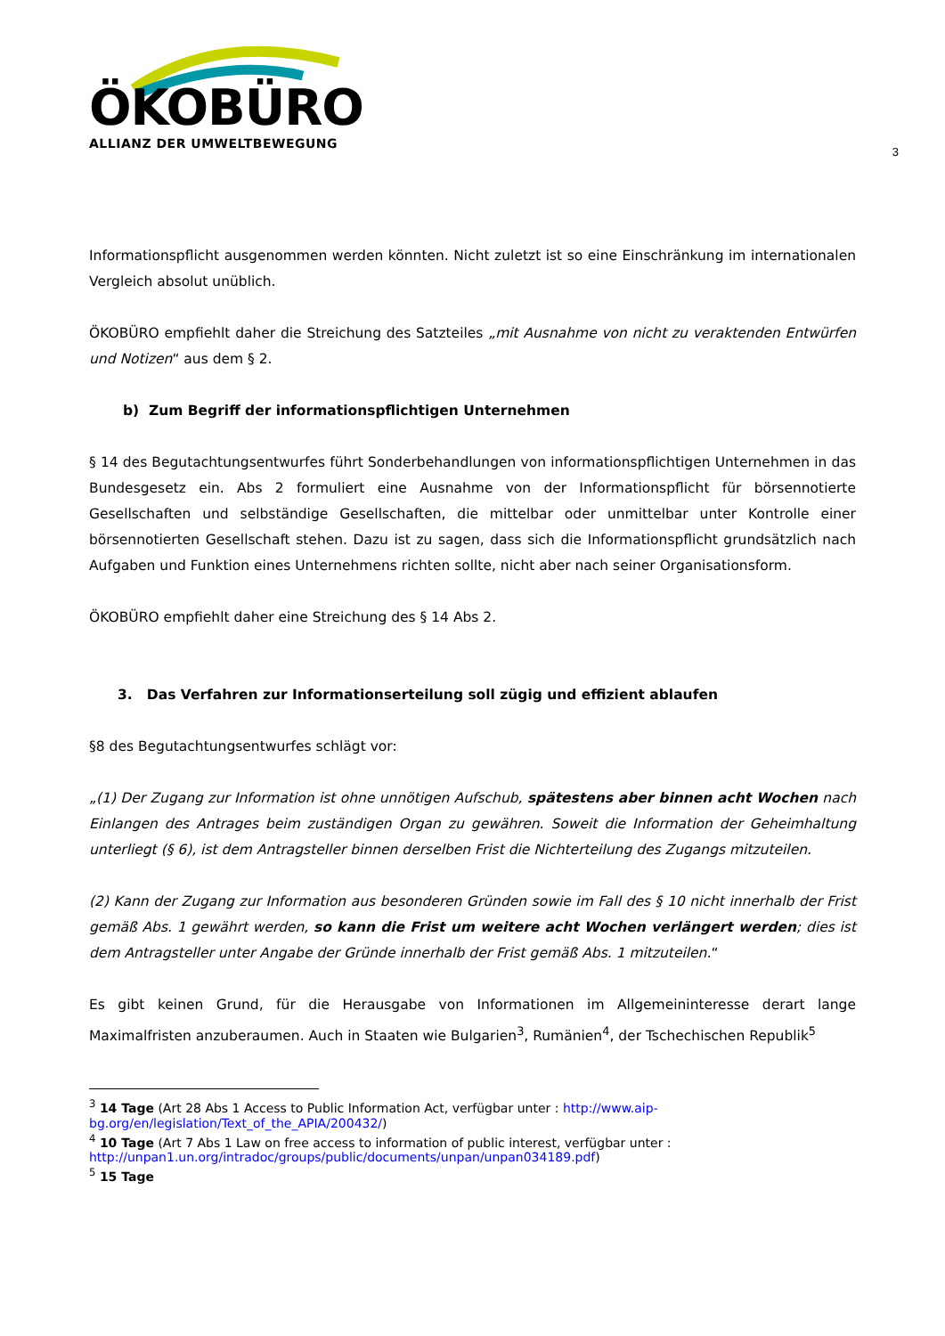ÖKOBÜRO
ALLIANZ DER UMWELTBEWEGUNG
3
Informationspflicht ausgenommen werden könnten. Nicht zuletzt ist so eine Einschränkung im internationalen Vergleich absolut unüblich.
ÖKOBÜRO empfiehlt daher die Streichung des Satzteiles „mit Ausnahme von nicht zu veraktenden Entwürfen und Notizen“ aus dem § 2.
b) Zum Begriff der informationspflichtigen Unternehmen
§ 14 des Begutachtungsentwurfes führt Sonderbehandlungen von informationspflichtigen Unternehmen in das Bundesgesetz ein. Abs 2 formuliert eine Ausnahme von der Informationspflicht für börsennotierte Gesellschaften und selbständige Gesellschaften, die mittelbar oder unmittelbar unter Kontrolle einer börsennotierten Gesellschaft stehen. Dazu ist zu sagen, dass sich die Informationspflicht grundsätzlich nach Aufgaben und Funktion eines Unternehmens richten sollte, nicht aber nach seiner Organisationsform.
ÖKOBÜRO empfiehlt daher eine Streichung des § 14 Abs 2.
3. Das Verfahren zur Informationserteilung soll zügig und effizient ablaufen
§8 des Begutachtungsentwurfes schlägt vor:
„(1) Der Zugang zur Information ist ohne unnötigen Aufschub, spätestens aber binnen acht Wochen nach Einlangen des Antrages beim zuständigen Organ zu gewähren. Soweit die Information der Geheimhaltung unterliegt (§ 6), ist dem Antragsteller binnen derselben Frist die Nichterteilung des Zugangs mitzuteilen.
(2) Kann der Zugang zur Information aus besonderen Gründen sowie im Fall des § 10 nicht innerhalb der Frist gemäß Abs. 1 gewährt werden, so kann die Frist um weitere acht Wochen verlängert werden; dies ist dem Antragsteller unter Angabe der Gründe innerhalb der Frist gemäß Abs. 1 mitzuteilen.“
Es gibt keinen Grund, für die Herausgabe von Informationen im Allgemeininteresse derart lange Maximalfristen anzuberaumen. Auch in Staaten wie Bulgarien<sup>3</sup>, Rumänien<sup>4</sup>, der Tschechischen Republik<sup>5</sup>
<sup>3</sup> 14 Tage (Art 28 Abs 1 Access to Public Information Act, verfügbar unter : http://www.aip-bg.org/en/legislation/Text_of_the_APIA/200432/)
<sup>4</sup> 10 Tage (Art 7 Abs 1 Law on free access to information of public interest, verfügbar unter : http://unpan1.un.org/intradoc/groups/public/documents/unpan/unpan034189.pdf)
<sup>5</sup> 15 Tage